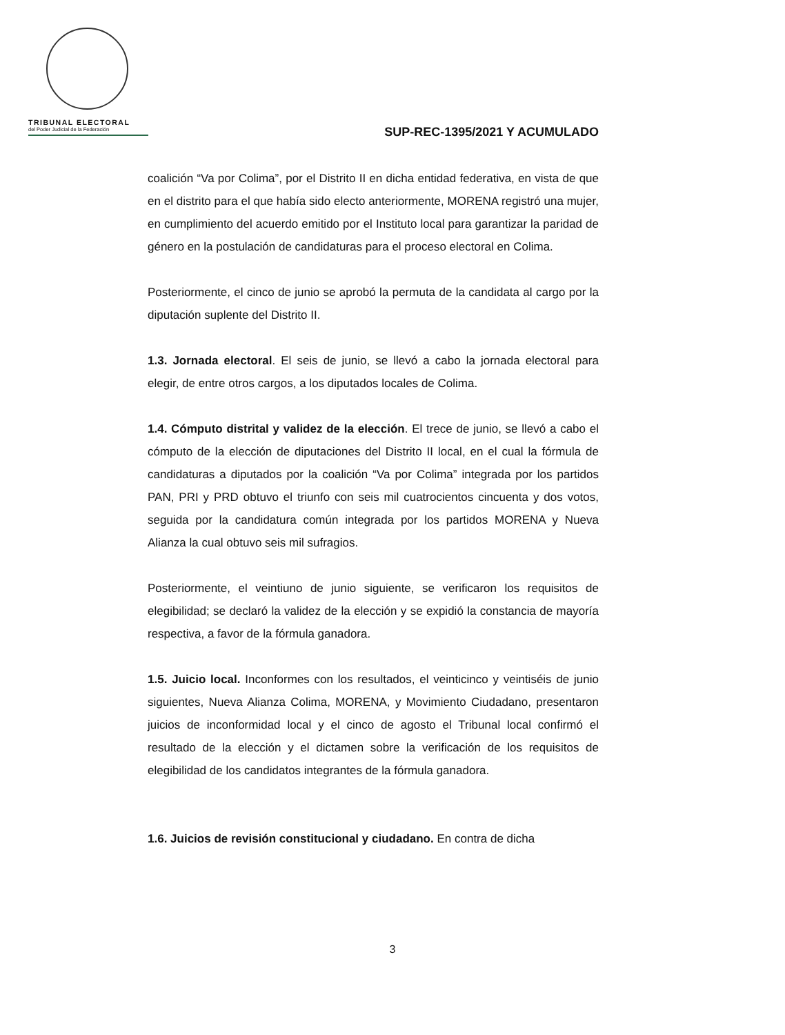TRIBUNAL ELECTORAL
del Poder Judicial de la Federación
SUP-REC-1395/2021 Y ACUMULADO
coalición “Va por Colima”, por el Distrito II en dicha entidad federativa, en vista de que en el distrito para el que había sido electo anteriormente, MORENA registró una mujer, en cumplimiento del acuerdo emitido por el Instituto local para garantizar la paridad de género en la postulación de candidaturas para el proceso electoral en Colima.
Posteriormente, el cinco de junio se aprobó la permuta de la candidata al cargo por la diputación suplente del Distrito II.
1.3. Jornada electoral. El seis de junio, se llevó a cabo la jornada electoral para elegir, de entre otros cargos, a los diputados locales de Colima.
1.4. Cómputo distrital y validez de la elección. El trece de junio, se llevó a cabo el cómputo de la elección de diputaciones del Distrito II local, en el cual la fórmula de candidaturas a diputados por la coalición “Va por Colima” integrada por los partidos PAN, PRI y PRD obtuvo el triunfo con seis mil cuatrocientos cincuenta y dos votos, seguida por la candidatura común integrada por los partidos MORENA y Nueva Alianza la cual obtuvo seis mil sufragios.
Posteriormente, el veintiuno de junio siguiente, se verificaron los requisitos de elegibilidad; se declaró la validez de la elección y se expidió la constancia de mayoría respectiva, a favor de la fórmula ganadora.
1.5. Juicio local. Inconformes con los resultados, el veinticinco y veintiséis de junio siguientes, Nueva Alianza Colima, MORENA, y Movimiento Ciudadano, presentaron juicios de inconformidad local y el cinco de agosto el Tribunal local confirmó el resultado de la elección y el dictamen sobre la verificación de los requisitos de elegibilidad de los candidatos integrantes de la fórmula ganadora.
1.6. Juicios de revisión constitucional y ciudadano. En contra de dicha
3